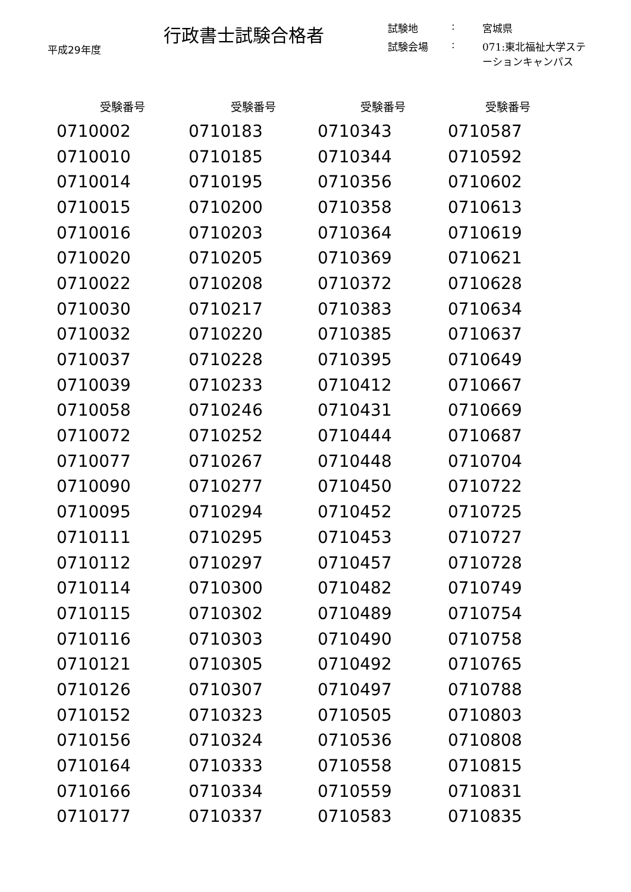平成29年度
行政書士試験合格者
| 試験地 | : | 宮城県 |
| 試験会場 | : | 071:東北福祉大学ステーションキャンパス |
| 受験番号 | 受験番号 | 受験番号 | 受験番号 |
| --- | --- | --- | --- |
| 0710002 | 0710183 | 0710343 | 0710587 |
| 0710010 | 0710185 | 0710344 | 0710592 |
| 0710014 | 0710195 | 0710356 | 0710602 |
| 0710015 | 0710200 | 0710358 | 0710613 |
| 0710016 | 0710203 | 0710364 | 0710619 |
| 0710020 | 0710205 | 0710369 | 0710621 |
| 0710022 | 0710208 | 0710372 | 0710628 |
| 0710030 | 0710217 | 0710383 | 0710634 |
| 0710032 | 0710220 | 0710385 | 0710637 |
| 0710037 | 0710228 | 0710395 | 0710649 |
| 0710039 | 0710233 | 0710412 | 0710667 |
| 0710058 | 0710246 | 0710431 | 0710669 |
| 0710072 | 0710252 | 0710444 | 0710687 |
| 0710077 | 0710267 | 0710448 | 0710704 |
| 0710090 | 0710277 | 0710450 | 0710722 |
| 0710095 | 0710294 | 0710452 | 0710725 |
| 0710111 | 0710295 | 0710453 | 0710727 |
| 0710112 | 0710297 | 0710457 | 0710728 |
| 0710114 | 0710300 | 0710482 | 0710749 |
| 0710115 | 0710302 | 0710489 | 0710754 |
| 0710116 | 0710303 | 0710490 | 0710758 |
| 0710121 | 0710305 | 0710492 | 0710765 |
| 0710126 | 0710307 | 0710497 | 0710788 |
| 0710152 | 0710323 | 0710505 | 0710803 |
| 0710156 | 0710324 | 0710536 | 0710808 |
| 0710164 | 0710333 | 0710558 | 0710815 |
| 0710166 | 0710334 | 0710559 | 0710831 |
| 0710177 | 0710337 | 0710583 | 0710835 |